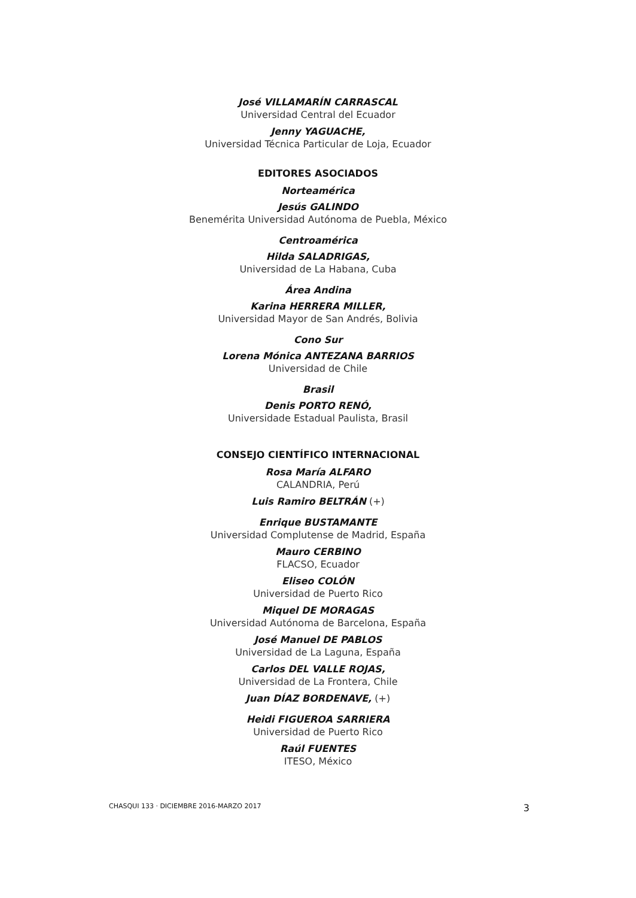José VILLAMARÍN CARRASCAL
Universidad Central del Ecuador
Jenny YAGUACHE,
Universidad Técnica Particular de Loja, Ecuador
EDITORES ASOCIADOS
Norteamérica
Jesús GALINDO
Benemérita Universidad Autónoma de Puebla, México
Centroamérica
Hilda SALADRIGAS,
Universidad de La Habana, Cuba
Área Andina
Karina HERRERA MILLER,
Universidad Mayor de San Andrés, Bolivia
Cono Sur
Lorena Mónica ANTEZANA BARRIOS
Universidad de Chile
Brasil
Denis PORTO RENÓ,
Universidade Estadual Paulista, Brasil
CONSEJO CIENTÍFICO INTERNACIONAL
Rosa María ALFARO
CALANDRIA, Perú
Luis Ramiro BELTRÁN (+)
Enrique BUSTAMANTE
Universidad Complutense de Madrid, España
Mauro CERBINO
FLACSO, Ecuador
Eliseo COLÓN
Universidad de Puerto Rico
Miquel DE MORAGAS
Universidad Autónoma de Barcelona, España
José Manuel DE PABLOS
Universidad de La Laguna, España
Carlos DEL VALLE ROJAS,
Universidad de La Frontera, Chile
Juan DÍAZ BORDENAVE, (+)
Heidi FIGUEROA SARRIERA
Universidad de Puerto Rico
Raúl FUENTES
ITESO, México
CHASQUI 133 · DICIEMBRE 2016-MARZO 2017 3